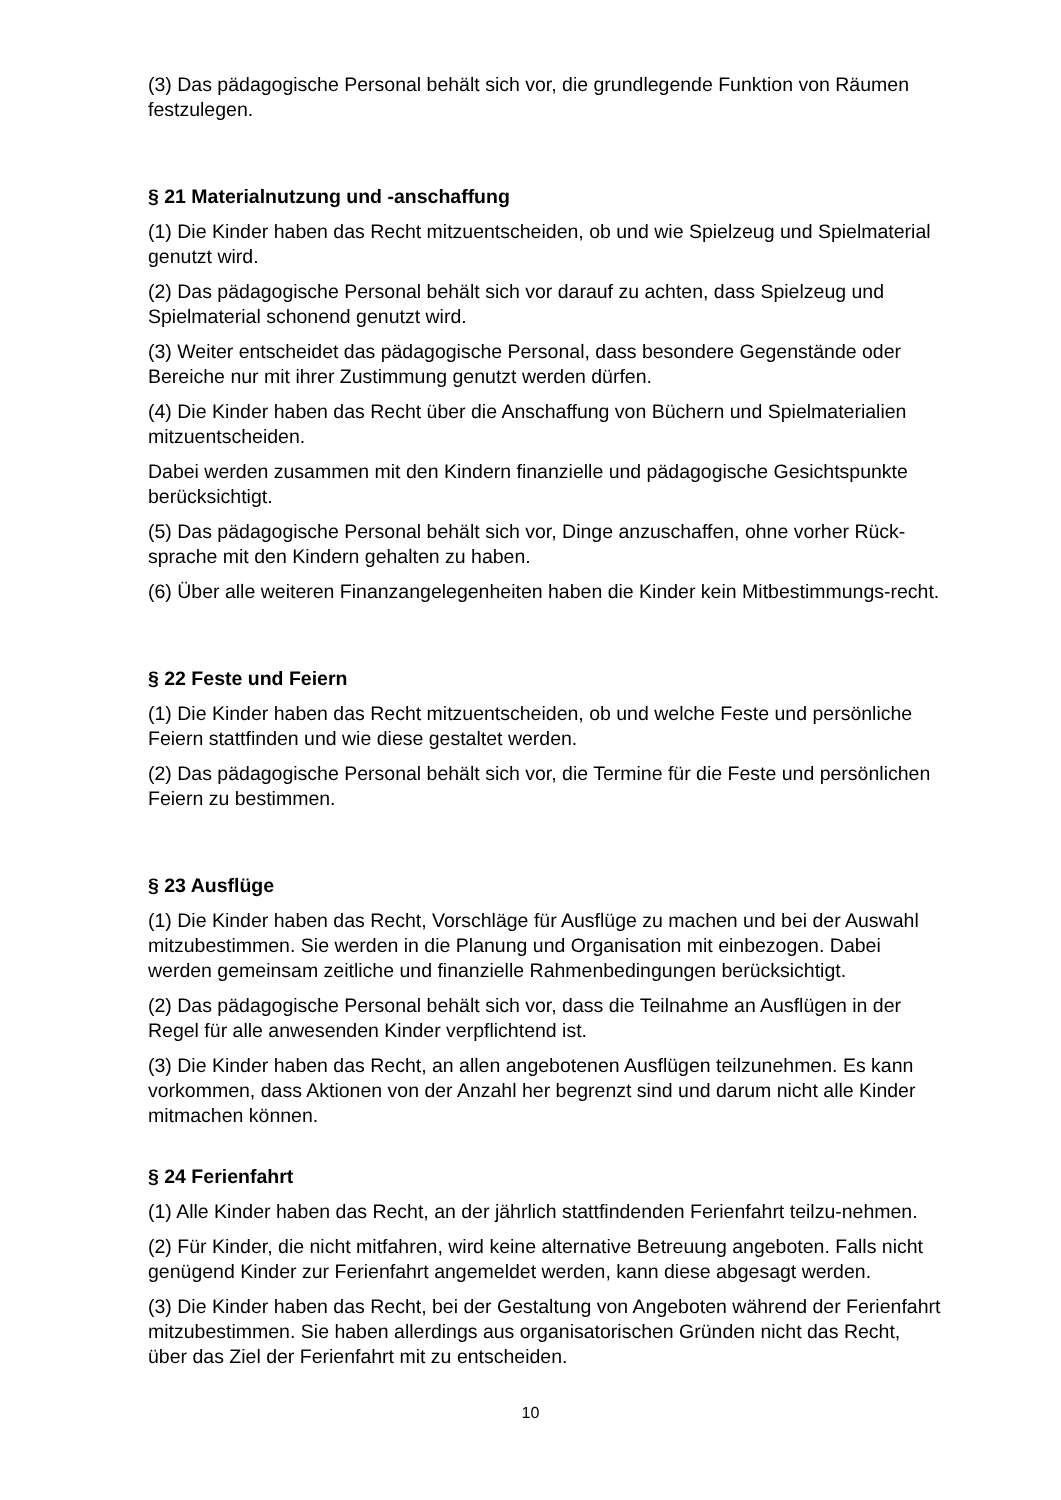(3) Das pädagogische Personal behält sich vor, die grundlegende Funktion von Räumen festzulegen.
§ 21 Materialnutzung und -anschaffung
(1) Die Kinder haben das Recht mitzuentscheiden, ob und wie Spielzeug und Spielmaterial genutzt wird.
(2) Das pädagogische Personal behält sich vor darauf zu achten, dass Spielzeug und Spielmaterial schonend genutzt wird.
(3) Weiter entscheidet das pädagogische Personal, dass besondere Gegenstände oder Bereiche nur mit ihrer Zustimmung genutzt werden dürfen.
(4) Die Kinder haben das Recht über die Anschaffung von Büchern und Spielmaterialien mitzuentscheiden.
Dabei werden zusammen mit den Kindern finanzielle und pädagogische Gesichtspunkte berücksichtigt.
(5) Das pädagogische Personal behält sich vor, Dinge anzuschaffen, ohne vorher Rück-sprache mit den Kindern gehalten zu haben.
(6) Über alle weiteren Finanzangelegenheiten haben die Kinder kein Mitbestimmungs-recht.
§ 22 Feste und Feiern
(1) Die Kinder haben das Recht mitzuentscheiden, ob und welche Feste und persönliche Feiern stattfinden und wie diese gestaltet werden.
(2) Das pädagogische Personal behält sich vor, die Termine für die Feste und persönlichen Feiern zu bestimmen.
§ 23 Ausflüge
(1) Die Kinder haben das Recht, Vorschläge für Ausflüge zu machen und bei der Auswahl mitzubestimmen. Sie werden in die Planung und Organisation mit einbezogen. Dabei werden gemeinsam zeitliche und finanzielle Rahmenbedingungen berücksichtigt.
(2) Das pädagogische Personal behält sich vor, dass die Teilnahme an Ausflügen in der Regel für alle anwesenden Kinder verpflichtend ist.
(3) Die Kinder haben das Recht, an allen angebotenen Ausflügen teilzunehmen. Es kann vorkommen, dass Aktionen von der Anzahl her begrenzt sind und darum nicht alle Kinder mitmachen können.
§ 24 Ferienfahrt
(1) Alle Kinder haben das Recht, an der jährlich stattfindenden Ferienfahrt teilzu-nehmen.
(2) Für Kinder, die nicht mitfahren, wird keine alternative Betreuung angeboten. Falls nicht genügend Kinder zur Ferienfahrt angemeldet werden, kann diese abgesagt werden.
(3) Die Kinder haben das Recht, bei der Gestaltung von Angeboten während der Ferienfahrt mitzubestimmen. Sie haben allerdings aus organisatorischen Gründen nicht das Recht, über das Ziel der Ferienfahrt mit zu entscheiden.
10